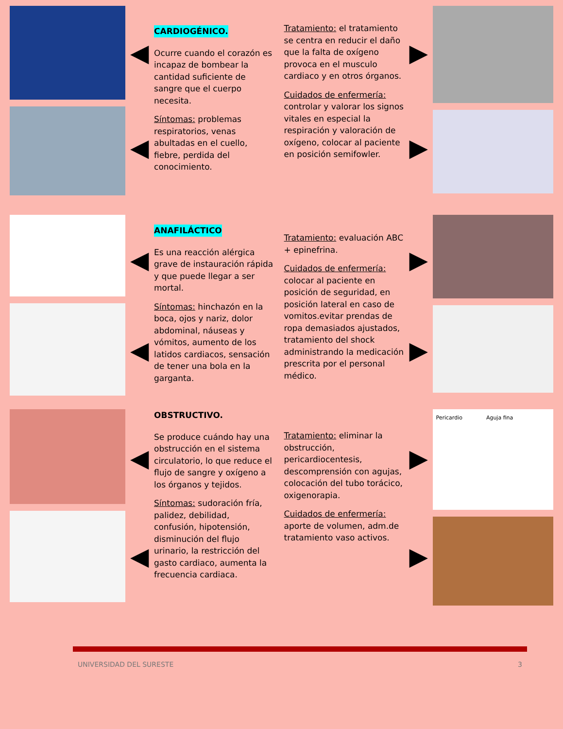◀
◀
CARDIOGÉNICO.
Ocurre cuando el corazón es incapaz de bombear la cantidad suficiente de sangre que el cuerpo necesita.
Síntomas: problemas respiratorios, venas abultadas en el cuello, fiebre, perdida del conocimiento.
Tratamiento: el tratamiento se centra en reducir el daño que la falta de oxígeno provoca en el musculo cardiaco y en otros órganos.
Cuidados de enfermería: controlar y valorar los signos vitales en especial la respiración y valoración de oxígeno, colocar al paciente en posición semifowler.
▶
▶
◀
◀
ANAFILÁCTICO
Es una reacción alérgica grave de instauración rápida y que puede llegar a ser mortal.
Síntomas: hinchazón en la boca, ojos y nariz, dolor abdominal, náuseas y vómitos, aumento de los latidos cardiacos, sensación de tener una bola en la garganta.
Tratamiento: evaluación ABC + epinefrina.
Cuidados de enfermería: colocar al paciente en posición de seguridad, en posición lateral en caso de vomitos.evitar prendas de ropa demasiados ajustados, tratamiento del shock administrando la medicación prescrita por el personal médico.
▶
▶
◀
◀
OBSTRUCTIVO.
Se produce cuándo hay una obstrucción en el sistema circulatorio, lo que reduce el flujo de sangre y oxígeno a los órganos y tejidos.
Síntomas: sudoración fría, palidez, debilidad, confusión, hipotensión, disminución del flujo urinario, la restricción del gasto cardiaco, aumenta la frecuencia cardiaca.
Tratamiento: eliminar la obstrucción, pericardiocentesis, descomprensión con agujas, colocación del tubo torácico, oxigenorapia.
Cuidados de enfermería: aporte de volumen, adm.de tratamiento vaso activos.
▶
▶
Pericardio Aguja fina
UNIVERSIDAD DEL SURESTE 3